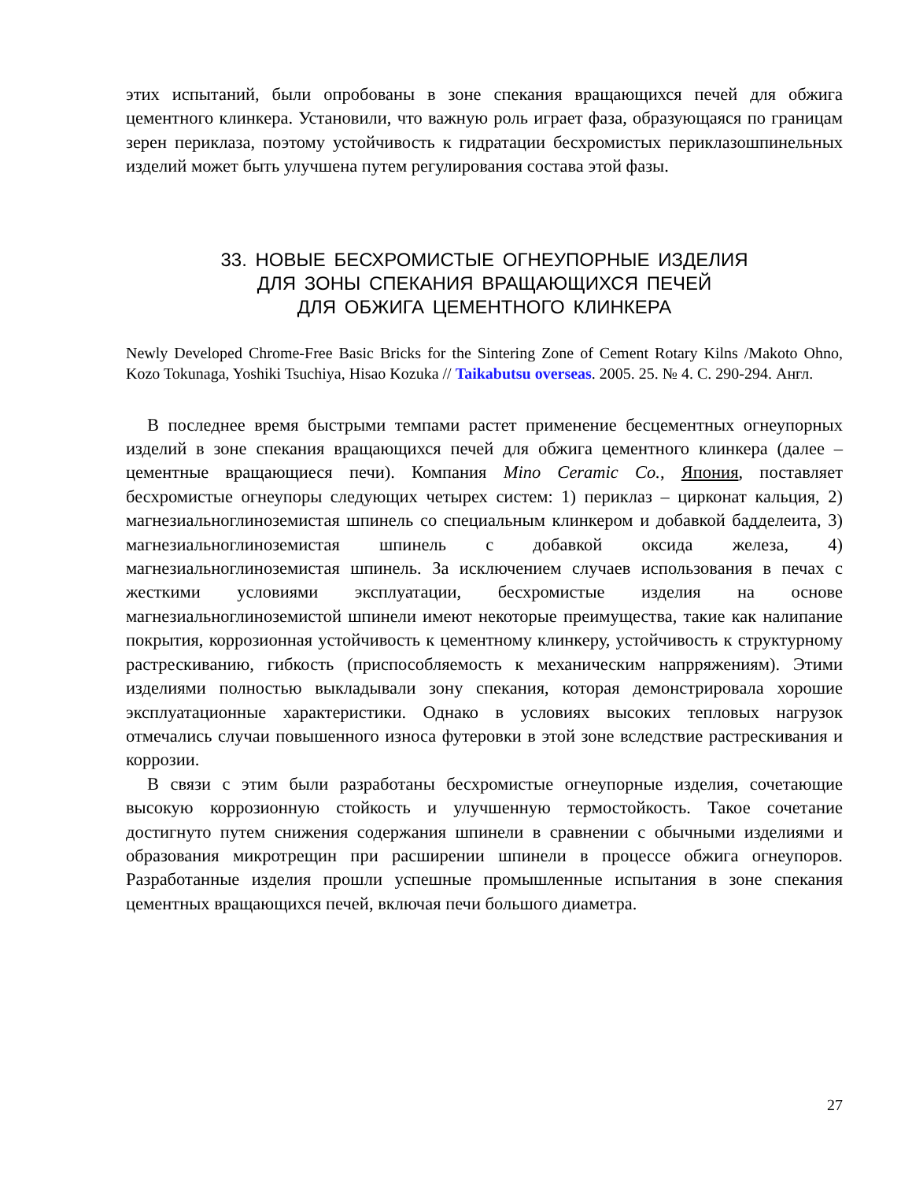этих испытаний, были опробованы в зоне спекания вращающихся печей для обжига цементного клинкера. Установили, что важную роль играет фаза, образующаяся по границам зерен периклаза, поэтому устойчивость к гидратации бесхромистых периклазошпинельных изделий может быть улучшена путем регулирования состава этой фазы.
33. НОВЫЕ БЕСХРОМИСТЫЕ ОГНЕУПОРНЫЕ ИЗДЕЛИЯ
ДЛЯ ЗОНЫ СПЕКАНИЯ ВРАЩАЮЩИХСЯ ПЕЧЕЙ
ДЛЯ ОБЖИГА ЦЕМЕНТНОГО КЛИНКЕРА
Newly Developed Chrome-Free Basic Bricks for the Sintering Zone of Cement Rotary Kilns /Makoto Ohno, Kozo Tokunaga, Yoshiki Tsuchiya, Hisao Kozuka // Taikabutsu overseas. 2005. 25. № 4. С. 290-294. Англ.
В последнее время быстрыми темпами растет применение бесцементных огнеупорных изделий в зоне спекания вращающихся печей для обжига цементного клинкера (далее – цементные вращающиеся печи). Компания Mino Ceramic Co., Япония, поставляет бесхромистые огнеупоры следующих четырех систем: 1) периклаз – цирконат кальция, 2) магнезиальноглиноземистая шпинель со специальным клинкером и добавкой бадделеита, 3) магнезиальноглиноземистая шпинель с добавкой оксида железа, 4) магнезиальноглиноземистая шпинель. За исключением случаев использования в печах с жесткими условиями эксплуатации, бесхромистые изделия на основе магнезиальноглиноземистой шпинели имеют некоторые преимущества, такие как налипание покрытия, коррозионная устойчивость к цементному клинкеру, устойчивость к структурному растрескиванию, гибкость (приспособляемость к механическим напрряжениям). Этими изделиями полностью выкладывали зону спекания, которая демонстрировала хорошие эксплуатационные характеристики. Однако в условиях высоких тепловых нагрузок отмечались случаи повышенного износа футеровки в этой зоне вследствие растрескивания и коррозии.
В связи с этим были разработаны бесхромистые огнеупорные изделия, сочетающие высокую коррозионную стойкость и улучшенную термостойкость. Такое сочетание достигнуто путем снижения содержания шпинели в сравнении с обычными изделиями и образования микротрещин при расширении шпинели в процессе обжига огнеупоров. Разработанные изделия прошли успешные промышленные испытания в зоне спекания цементных вращающихся печей, включая печи большого диаметра.
27